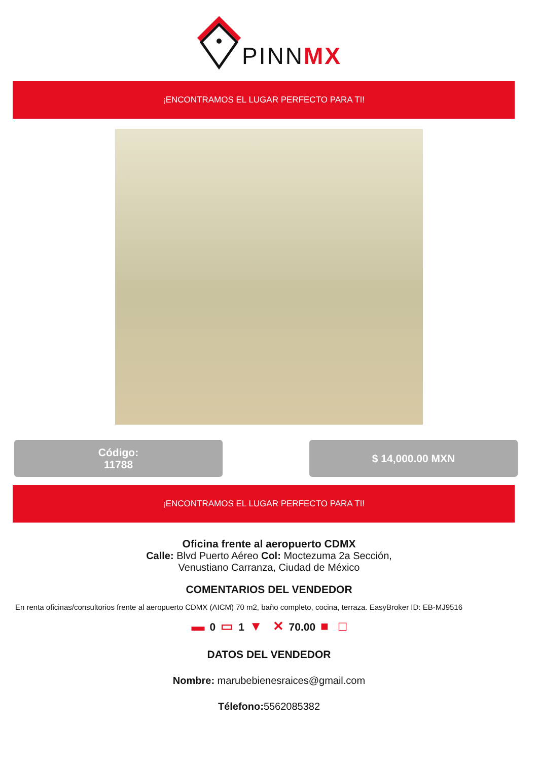PINNMX
¡ENCONTRAMOS EL LUGAR PERFECTO PARA TI!
Código:
11788
$ 14,000.00 MXN
¡ENCONTRAMOS EL LUGAR PERFECTO PARA TI!
Oficina frente al aeropuerto CDMX
Calle: Blvd Puerto Aéreo Col: Moctezuma 2a Sección,
Venustiano Carranza, Ciudad de México
COMENTARIOS DEL VENDEDOR
En renta oficinas/consultorios frente al aeropuerto CDMX (AICM) 70 m2, baño completo, cocina, terraza. EasyBroker ID: EB-MJ9516
▬ 0 ▭ 1 ▼ ✕ 70.00 ■ □
DATOS DEL VENDEDOR
Nombre: marubebienesraices@gmail.com
Télefono: 5562085382